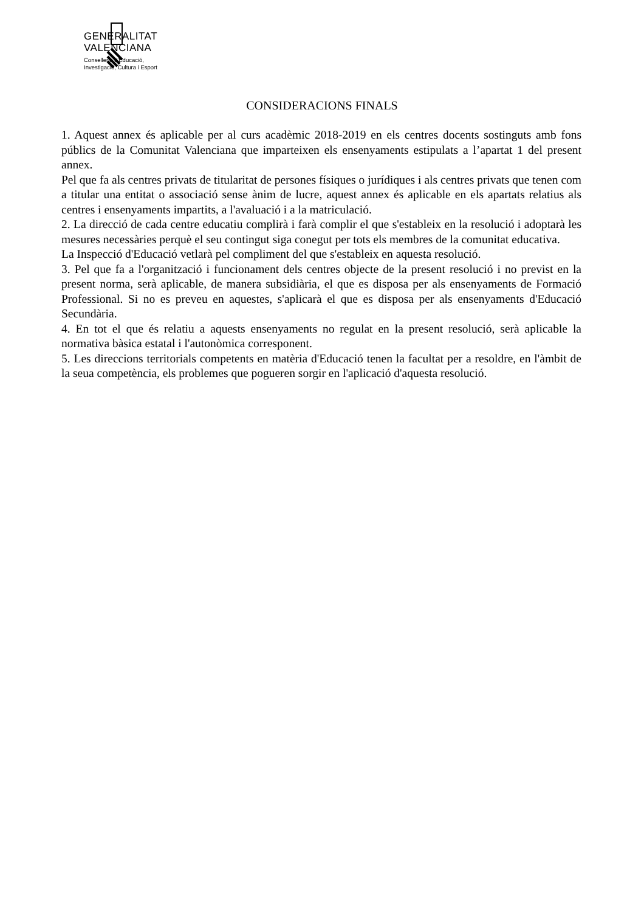GENERALITAT
VALENCIANA
Conselleria d'Educació,
Investigació, Cultura i Esport
CONSIDERACIONS FINALS
1. Aquest annex és aplicable per al curs acadèmic 2018-2019 en els centres docents sostinguts amb fons públics de la Comunitat Valenciana que imparteixen els ensenyaments estipulats a l’apartat 1 del present annex.
Pel que fa als centres privats de titularitat de persones físiques o jurídiques i als centres privats que tenen com a titular una entitat o associació sense ànim de lucre, aquest annex és aplicable en els apartats relatius als centres i ensenyaments impartits, a l'avaluació i a la matriculació.
2. La direcció de cada centre educatiu complirà i farà complir el que s'estableix en la resolució i adoptarà les mesures necessàries perquè el seu contingut siga conegut per tots els membres de la comunitat educativa.
La Inspecció d'Educació vetlarà pel compliment del que s'estableix en aquesta resolució.
3. Pel que fa a l'organització i funcionament dels centres objecte de la present resolució i no previst en la present norma, serà aplicable, de manera subsidiària, el que es disposa per als ensenyaments de Formació Professional. Si no es preveu en aquestes, s'aplicarà el que es disposa per als ensenyaments d'Educació Secundària.
4. En tot el que és relatiu a aquests ensenyaments no regulat en la present resolució, serà aplicable la normativa bàsica estatal i l'autonòmica corresponent.
5. Les direccions territorials competents en matèria d'Educació tenen la facultat per a resoldre, en l'àmbit de la seua competència, els problemes que pogueren sorgir en l'aplicació d'aquesta resolució.